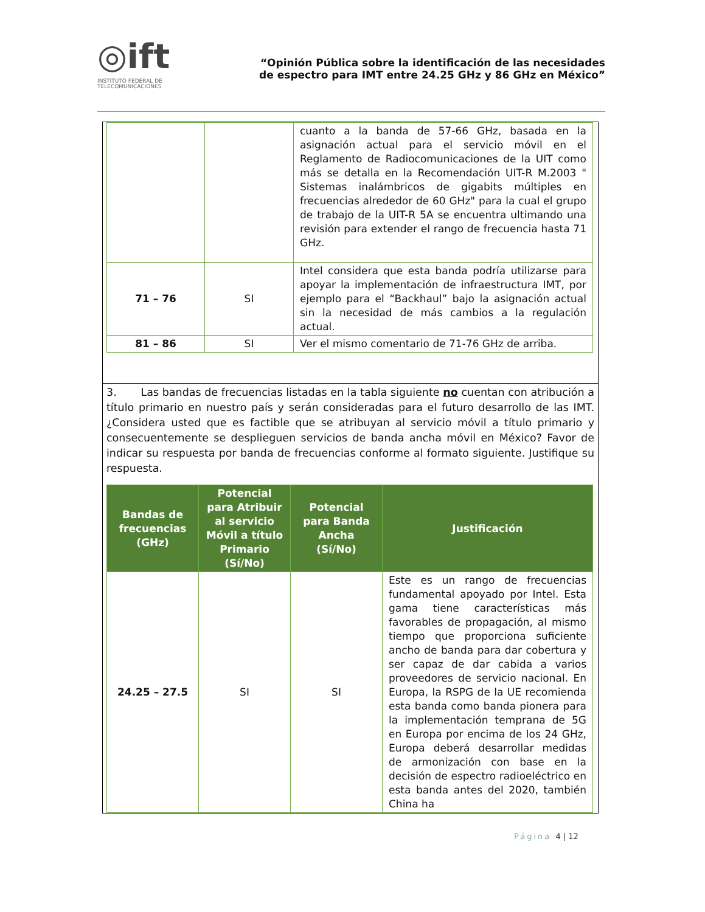◎ift
INSTITUTO FEDERAL DE
TELECOMUNICACIONES
“Opinión Pública sobre la identificación de las necesidades
de espectro para IMT entre 24.25 GHz y 86 GHz en México”
| | | cuanto a la banda de 57-66 GHz, basada en la asignación actual para el servicio móvil en el Reglamento de Radiocomunicaciones de la UIT como más se detalla en la Recomendación UIT-R M.2003 " Sistemas inalámbricos de gigabits múltiples en frecuencias alrededor de 60 GHz" para la cual el grupo de trabajo de la UIT-R 5A se encuentra ultimando una revisión para extender el rango de frecuencia hasta 71 GHz. |
| 71 – 76 | SI | Intel considera que esta banda podría utilizarse para apoyar la implementación de infraestructura IMT, por ejemplo para el “Backhaul” bajo la asignación actual sin la necesidad de más cambios a la regulación actual. |
| 81 – 86 | SI | Ver el mismo comentario de 71-76 GHz de arriba. |
3. Las bandas de frecuencias listadas en la tabla siguiente no cuentan con atribución a título primario en nuestro país y serán consideradas para el futuro desarrollo de las IMT. ¿Considera usted que es factible que se atribuyan al servicio móvil a título primario y consecuentemente se desplieguen servicios de banda ancha móvil en México? Favor de indicar su respuesta por banda de frecuencias conforme al formato siguiente. Justifique su respuesta.
| Bandas de frecuencias (GHz) | Potencial para Atribuir al servicio Móvil a título Primario (Sí/No) | Potencial para Banda Ancha (Sí/No) | Justificación |
| --- | --- | --- | --- |
| 24.25 – 27.5 | SI | SI | Este es un rango de frecuencias fundamental apoyado por Intel. Esta gama tiene características más favorables de propagación, al mismo tiempo que proporciona suficiente ancho de banda para dar cobertura y ser capaz de dar cabida a varios proveedores de servicio nacional. En Europa, la RSPG de la UE recomienda esta banda como banda pionera para la implementación temprana de 5G en Europa por encima de los 24 GHz, Europa deberá desarrollar medidas de armonización con base en la decisión de espectro radioeléctrico en esta banda antes del 2020, también China ha |
Página 4 | 12